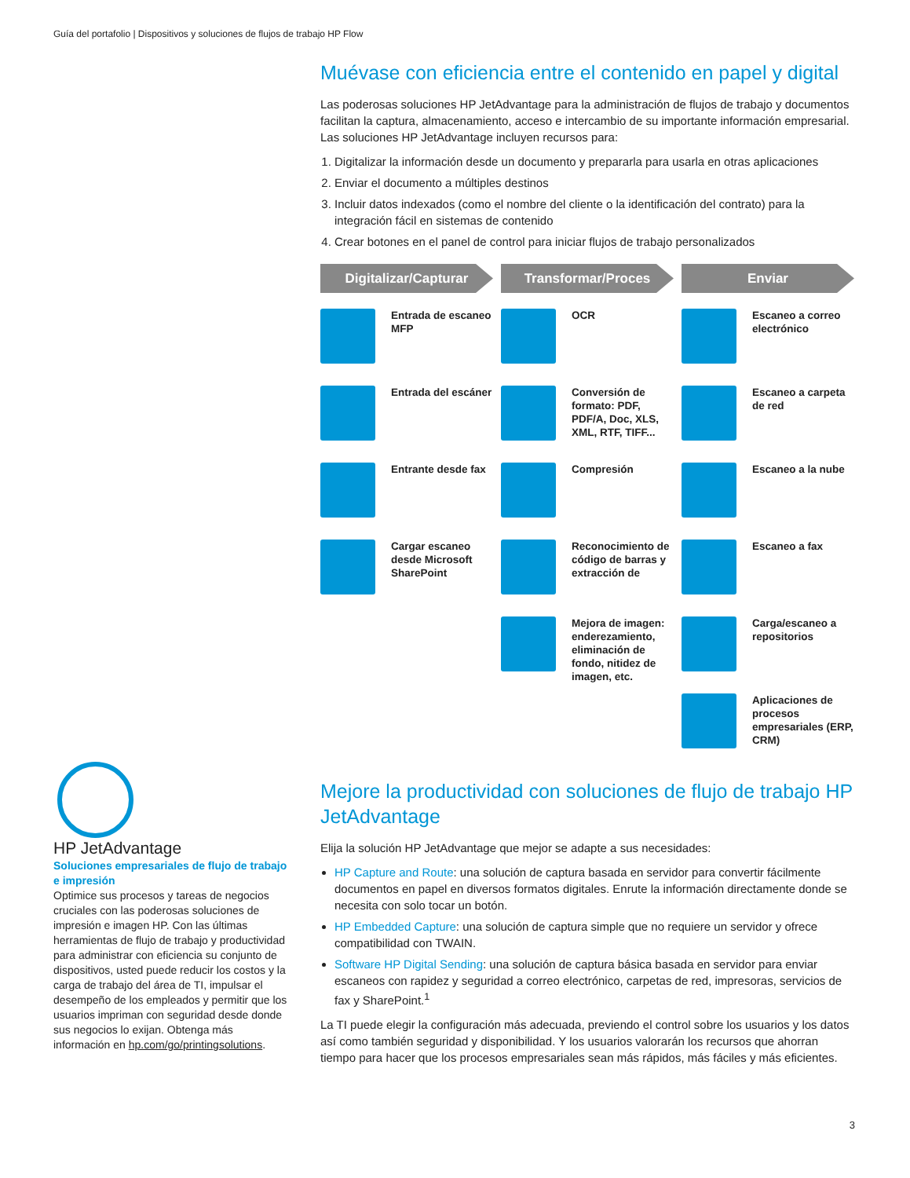Guía del portafolio | Dispositivos y soluciones de flujos de trabajo HP Flow
Muévase con eficiencia entre el contenido en papel y digital
Las poderosas soluciones HP JetAdvantage para la administración de flujos de trabajo y documentos facilitan la captura, almacenamiento, acceso e intercambio de su importante información empresarial. Las soluciones HP JetAdvantage incluyen recursos para:
1. Digitalizar la información desde un documento y prepararla para usarla en otras aplicaciones
2. Enviar el documento a múltiples destinos
3. Incluir datos indexados (como el nombre del cliente o la identificación del contrato) para la integración fácil en sistemas de contenido
4. Crear botones en el panel de control para iniciar flujos de trabajo personalizados
Digitalizar/Capturar
Entrada de escaneo MFP
Entrada del escáner
Entrante desde fax
Cargar escaneo desde Microsoft SharePoint
Transformar/Proces
OCR
Conversión de formato: PDF, PDF/A, Doc, XLS, XML, RTF, TIFF...
Compresión
Reconocimiento de código de barras y extracción de
Mejora de imagen: enderezamiento, eliminación de fondo, nitidez de imagen, etc.
Enviar
Escaneo a correo electrónico
Escaneo a carpeta de red
Escaneo a la nube
Escaneo a fax
Carga/escaneo a repositorios
Aplicaciones de procesos empresariales (ERP, CRM)
Mejore la productividad con soluciones de flujo de trabajo HP JetAdvantage
Elija la solución HP JetAdvantage que mejor se adapte a sus necesidades:
HP Capture and Route: una solución de captura basada en servidor para convertir fácilmente documentos en papel en diversos formatos digitales. Enrute la información directamente donde se necesita con solo tocar un botón.
HP Embedded Capture: una solución de captura simple que no requiere un servidor y ofrece compatibilidad con TWAIN.
Software HP Digital Sending: una solución de captura básica basada en servidor para enviar escaneos con rapidez y seguridad a correo electrónico, carpetas de red, impresoras, servicios de fax y SharePoint.<sup>1</sup>
La TI puede elegir la configuración más adecuada, previendo el control sobre los usuarios y los datos así como también seguridad y disponibilidad. Y los usuarios valorarán los recursos que ahorran tiempo para hacer que los procesos empresariales sean más rápidos, más fáciles y más eficientes.
HP JetAdvantage
Soluciones empresariales de flujo de trabajo e impresión
Optimice sus procesos y tareas de negocios cruciales con las poderosas soluciones de impresión e imagen HP. Con las últimas herramientas de flujo de trabajo y productividad para administrar con eficiencia su conjunto de dispositivos, usted puede reducir los costos y la carga de trabajo del área de TI, impulsar el desempeño de los empleados y permitir que los usuarios impriman con seguridad desde donde sus negocios lo exijan. Obtenga más información en hp.com/go/printingsolutions.
3